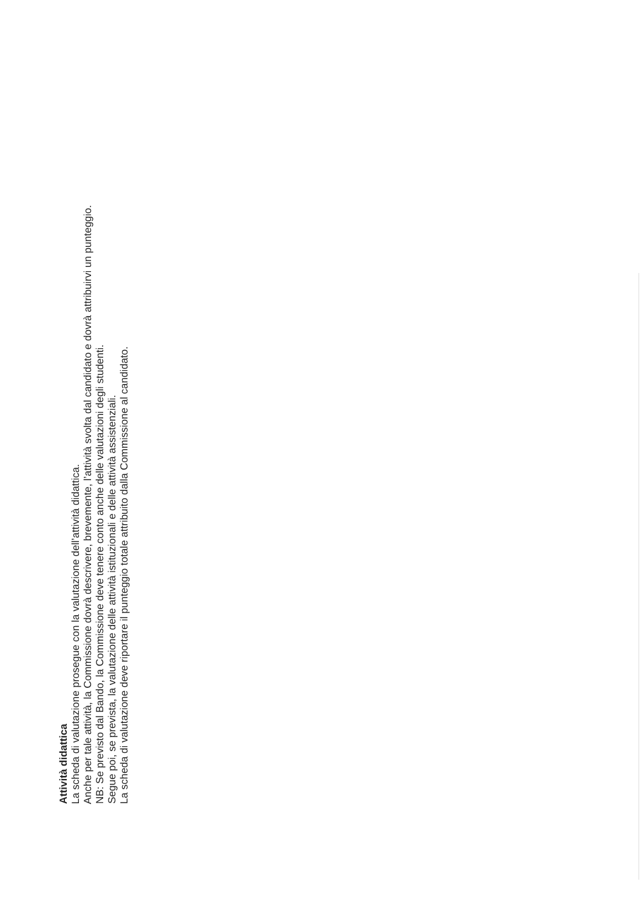Attività didattica
La scheda di valutazione prosegue con la valutazione dell’attività didattica.
Anche per tale attività, la Commissione dovrà descrivere, brevemente, l’attività svolta dal candidato e dovrà attribuirvi un punteggio.
NB: Se previsto dal Bando, la Commissione deve tenere conto anche delle valutazioni degli studenti.
Segue poi, se prevista, la valutazione delle attività istituzionali e delle attività assistenziali.
La scheda di valutazione deve riportare il punteggio totale attribuito dalla Commissione al candidato.